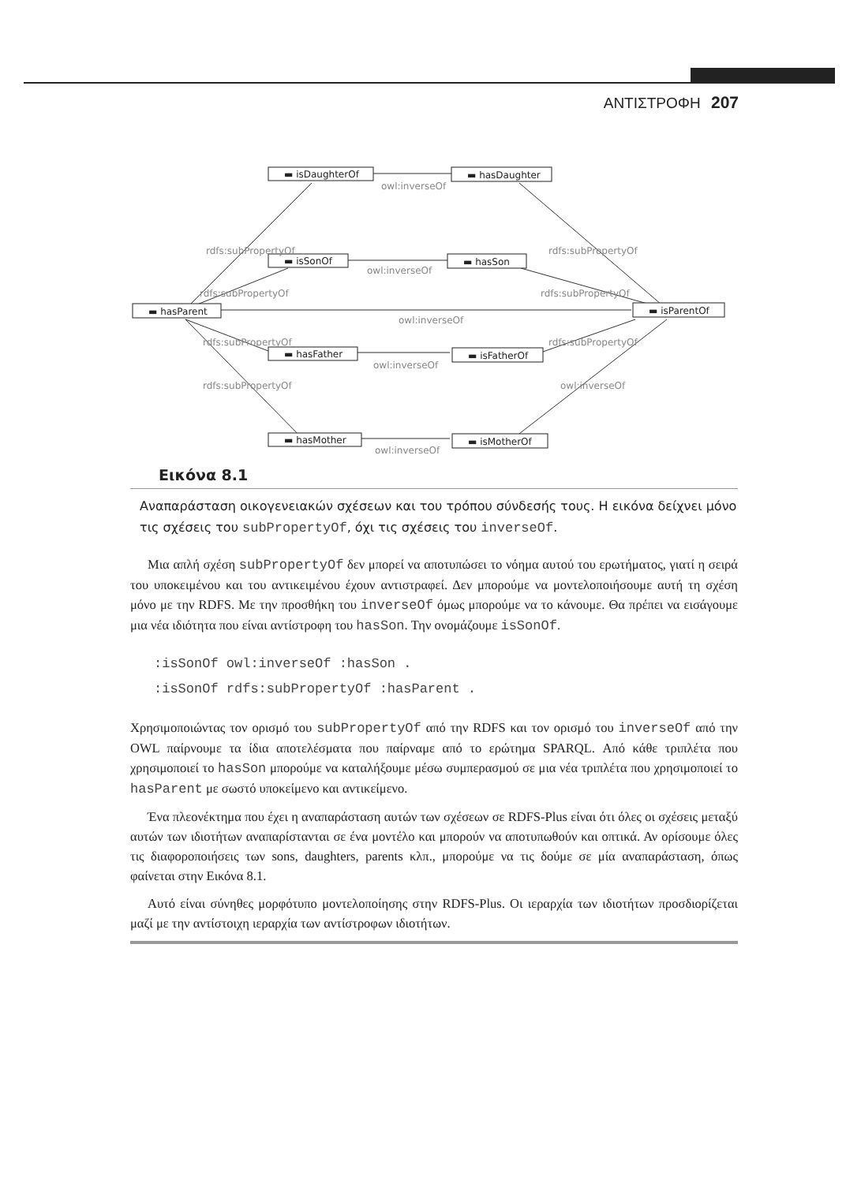ΑΝΤΙΣΤΡΟΦΗ 207
▬ isDaughterOf
▬ hasDaughter
▬ isSonOf
▬ hasSon
▬ hasParent
▬ isParentOf
▬ hasFather
▬ isFatherOf
▬ hasMother
▬ isMotherOf
owl:inverseOf
owl:inverseOf
owl:inverseOf
owl:inverseOf
owl:inverseOf
owl:inverseOf
rdfs:subPropertyOf
rdfs:subPropertyOf
rdfs:subPropertyOf
rdfs:subPropertyOf
rdfs:subPropertyOf
rdfs:subPropertyOf
rdfs:subPropertyOf
Εικόνα 8.1
Αναπαράσταση οικογενειακών σχέσεων και του τρόπου σύνδεσής τους. Η εικόνα δείχνει μόνο τις σχέσεις του subPropertyOf, όχι τις σχέσεις του inverseOf.
Μια απλή σχέση subPropertyOf δεν μπορεί να αποτυπώσει το νόημα αυτού του ερωτήματος, γιατί η σειρά του υποκειμένου και του αντικειμένου έχουν αντιστραφεί. Δεν μπορούμε να μοντελοποιήσουμε αυτή τη σχέση μόνο με την RDFS. Με την προσθήκη του inverseOf όμως μπορούμε να το κάνουμε. Θα πρέπει να εισάγουμε μια νέα ιδιότητα που είναι αντίστροφη του hasSon. Την ονομάζουμε isSonOf.
:isSonOf owl:inverseOf :hasSon .
:isSonOf rdfs:subPropertyOf :hasParent .
Χρησιμοποιώντας τον ορισμό του subPropertyOf από την RDFS και τον ορισμό του inverseOf από την OWL παίρνουμε τα ίδια αποτελέσματα που παίρναμε από το ερώτημα SPARQL. Από κάθε τριπλέτα που χρησιμοποιεί το hasSon μπορούμε να καταλήξουμε μέσω συμπερασμού σε μια νέα τριπλέτα που χρησιμοποιεί το hasParent με σωστό υποκείμενο και αντικείμενο.
Ένα πλεονέκτημα που έχει η αναπαράσταση αυτών των σχέσεων σε RDFS-Plus είναι ότι όλες οι σχέσεις μεταξύ αυτών των ιδιοτήτων αναπαρίστανται σε ένα μοντέλο και μπορούν να αποτυπωθούν και οπτικά. Αν ορίσουμε όλες τις διαφοροποιήσεις των sons, daughters, parents κλπ., μπορούμε να τις δούμε σε μία αναπαράσταση, όπως φαίνεται στην Εικόνα 8.1.
Αυτό είναι σύνηθες μορφότυπο μοντελοποίησης στην RDFS-Plus. Οι ιεραρχία των ιδιοτήτων προσδιορίζεται μαζί με την αντίστοιχη ιεραρχία των αντίστροφων ιδιοτήτων.